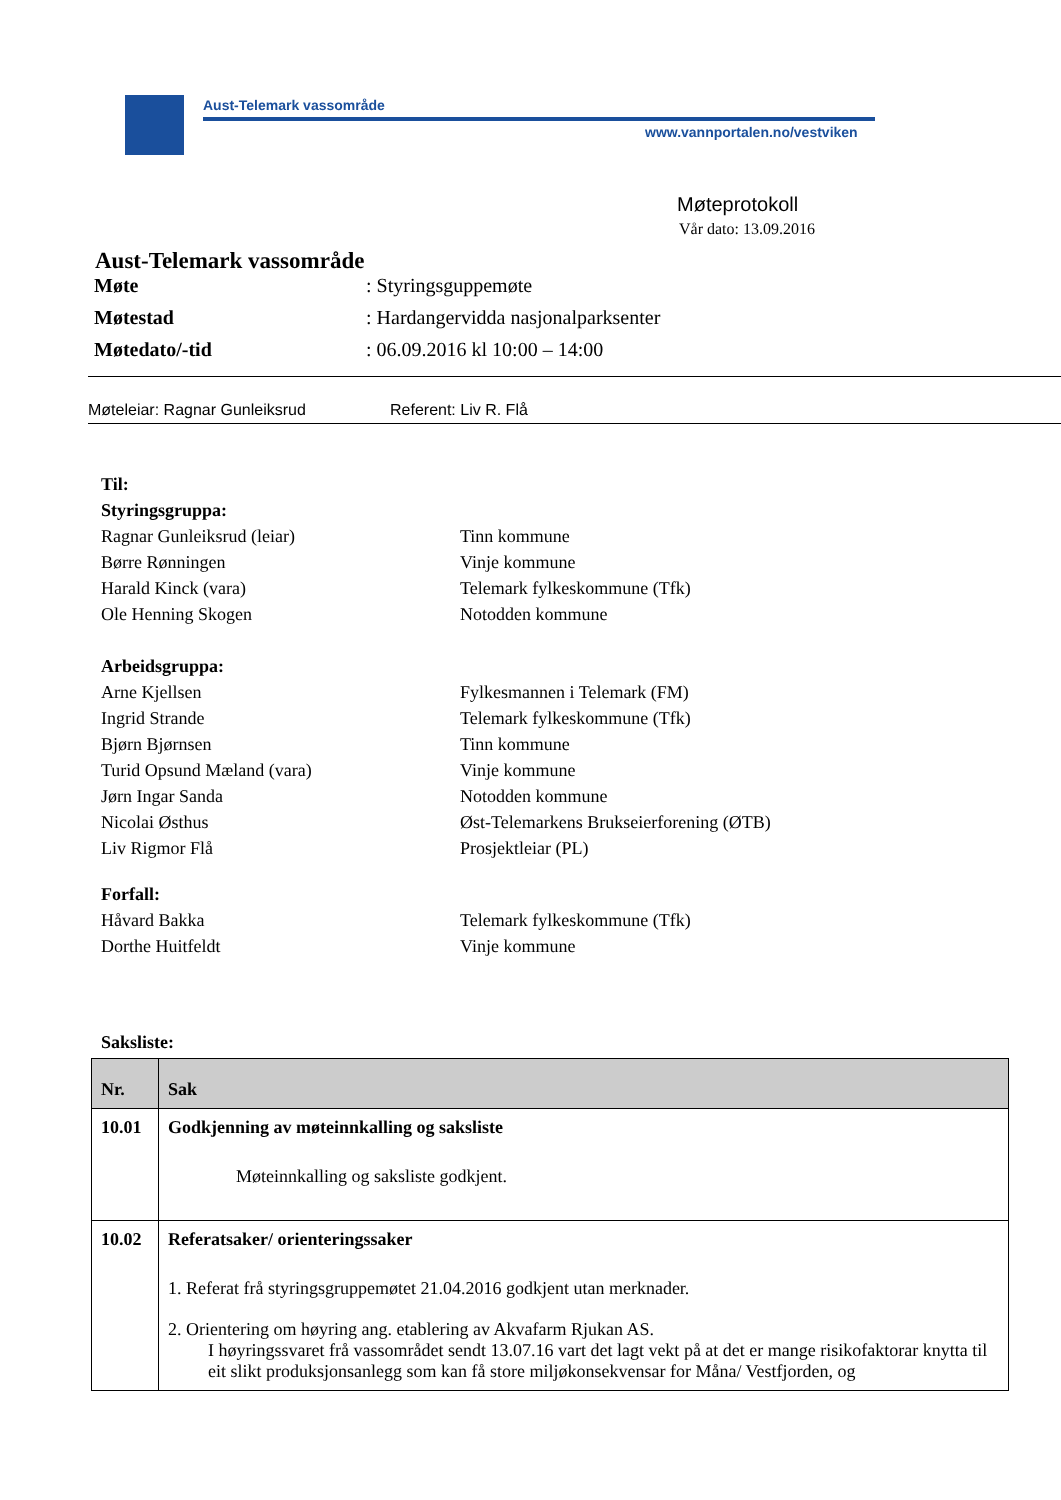Aust-Telemark vassområde
www.vannportalen.no/vestviken
Møteprotokoll
Vår dato: 13.09.2016
Aust-Telemark vassområde
Møte: Styringsguppemøte
Møtestad: Hardangervidda nasjonalparksenter
Møtedato/-tid: 06.09.2016 kl 10:00 – 14:00
Møteleiar: Ragnar Gunleiksrud Referent: Liv R. Flå
Til:
Styringsgruppa:
Ragnar Gunleiksrud (leiar) Tinn kommune
Børre Rønningen Vinje kommune
Harald Kinck (vara) Telemark fylkeskommune (Tfk)
Ole Henning Skogen Notodden kommune
Arbeidsgruppa:
Arne Kjellsen Fylkesmannen i Telemark (FM)
Ingrid Strande Telemark fylkeskommune (Tfk)
Bjørn Bjørnsen Tinn kommune
Turid Opsund Mæland (vara) Vinje kommune
Jørn Ingar Sanda Notodden kommune
Nicolai Østhus Øst-Telemarkens Brukseierforening (ØTB)
Liv Rigmor Flå Prosjektleiar (PL)
Forfall:
Håvard Bakka Telemark fylkeskommune (Tfk)
Dorthe Huitfeldt Vinje kommune
Saksliste:
| Nr. | Sak |
| --- | --- |
| 10.01 | Godkjenning av møteinnkalling og saksliste Møteinnkalling og saksliste godkjent. |
| 10.02 | Referatsaker/ orienteringssaker 1. Referat frå styringsgruppemøtet 21.04.2016 godkjent utan merknader. 2. Orientering om høyring ang. etablering av Akvafarm Rjukan AS. I høyringssvaret frå vassområdet sendt 13.07.16 vart det lagt vekt på at det er mange risikofaktorar knytta til eit slikt produksjonsanlegg som kan få store miljøkonsekvensar for Måna/ Vestfjorden, og |